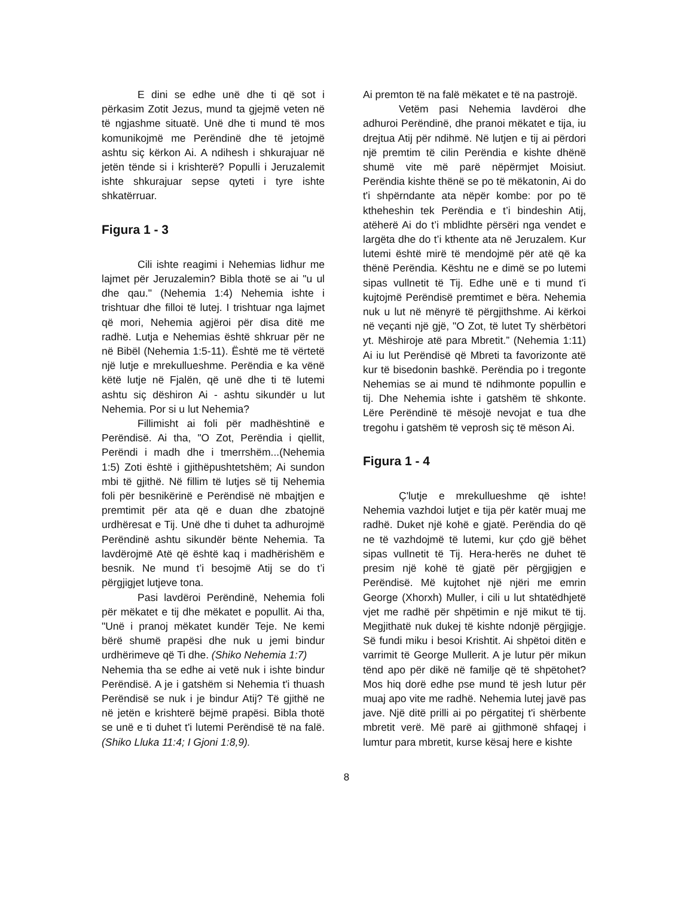E dini se edhe unë dhe ti që sot i përkasim Zotit Jezus, mund ta gjejmë veten në të ngjashme situatë. Unë dhe ti mund të mos komunikojmë me Perëndinë dhe të jetojmë ashtu siç kërkon Ai. A ndihesh i shkurajuar në jetën tënde si i krishterë? Populli i Jeruzalemit ishte shkurajuar sepse qyteti i tyre ishte shkatërruar.
Figura 1 - 3
Cili ishte reagimi i Nehemias lidhur me lajmet për Jeruzalemin? Bibla thotë se ai "u ul dhe qau." (Nehemia 1:4) Nehemia ishte i trishtuar dhe filloi të lutej. I trishtuar nga lajmet që mori, Nehemia agjëroi për disa ditë me radhë. Lutja e Nehemias është shkruar për ne në Bibël (Nehemia 1:5-11). Është me të vërtetë një lutje e mrekullueshme. Perëndia e ka vënë këtë lutje në Fjalën, që unë dhe ti të lutemi ashtu siç dëshiron Ai - ashtu sikundër u lut Nehemia. Por si u lut Nehemia?
Fillimisht ai foli për madhështinë e Perëndisë. Ai tha, "O Zot, Perëndia i qiellit, Perëndi i madh dhe i tmerrshëm...(Nehemia 1:5) Zoti është i gjithëpushtetshëm; Ai sundon mbi të gjithë. Në fillim të lutjes së tij Nehemia foli për besnikërinë e Perëndisë në mbajtjen e premtimit për ata që e duan dhe zbatojnë urdhëresat e Tij. Unë dhe ti duhet ta adhurojmë Perëndinë ashtu sikundër bënte Nehemia. Ta lavdërojmë Atë që është kaq i madhërishëm e besnik. Ne mund t’i besojmë Atij se do t’i përgjigjet lutjeve tona.
Pasi lavdëroi Perëndinë, Nehemia foli për mëkatet e tij dhe mëkatet e popullit. Ai tha, "Unë i pranoj mëkatet kundër Teje. Ne kemi bërë shumë prapësi dhe nuk u jemi bindur urdhërimeve që Ti dhe. (Shiko Nehemia 1:7)
Nehemia tha se edhe ai vetë nuk i ishte bindur Perëndisë. A je i gatshëm si Nehemia t'i thuash Perëndisë se nuk i je bindur Atij? Të gjithë ne në jetën e krishterë bëjmë prapësi. Bibla thotë se unë e ti duhet t'i lutemi Perëndisë të na falë. (Shiko Lluka 11:4; I Gjoni 1:8,9).
Ai premton të na falë mëkatet e të na pastrojë.
Vetëm pasi Nehemia lavdëroi dhe adhuroi Perëndinë, dhe pranoi mëkatet e tija, iu drejtua Atij për ndihmë. Në lutjen e tij ai përdori një premtim të cilin Perëndia e kishte dhënë shumë vite më parë nëpërmjet Moisiut. Perëndia kishte thënë se po të mëkatonin, Ai do t'i shpërndante ata nëpër kombe: por po të ktheheshin tek Perëndia e t’i bindeshin Atij, atëherë Ai do t’i mblidhte përsëri nga vendet e largëta dhe do t’i kthente ata në Jeruzalem. Kur lutemi është mirë të mendojmë për atë që ka thënë Perëndia. Kështu ne e dimë se po lutemi sipas vullnetit të Tij. Edhe unë e ti mund t'i kujtojmë Perëndisë premtimet e bëra. Nehemia nuk u lut në mënyrë të përgjithshme. Ai kërkoi në veçanti një gjë, "O Zot, të lutet Ty shërbëtori yt. Mëshiroje atë para Mbretit.” (Nehemia 1:11) Ai iu lut Perëndisë që Mbreti ta favorizonte atë kur të bisedonin bashkë. Perëndia po i tregonte Nehemias se ai mund të ndihmonte popullin e tij. Dhe Nehemia ishte i gatshëm të shkonte. Lëre Perëndinë të mësojë nevojat e tua dhe tregohu i gatshëm të veprosh siç të mëson Ai.
Figura 1 - 4
Ç'lutje e mrekullueshme që ishte! Nehemia vazhdoi lutjet e tija për katër muaj me radhë. Duket një kohë e gjatë. Perëndia do që ne të vazhdojmë të lutemi, kur çdo gjë bëhet sipas vullnetit të Tij. Hera-herës ne duhet të presim një kohë të gjatë për përgjigjen e Perëndisë. Më kujtohet një njëri me emrin George (Xhorxh) Muller, i cili u lut shtatëdhjetë vjet me radhë për shpëtimin e një mikut të tij. Megjithatë nuk dukej të kishte ndonjë përgjigje. Së fundi miku i besoi Krishtit. Ai shpëtoi ditën e varrimit të George Mullerit. A je lutur për mikun tënd apo për dikë në familje që të shpëtohet? Mos hiq dorë edhe pse mund të jesh lutur për muaj apo vite me radhë. Nehemia lutej javë pas jave. Një ditë prilli ai po përgatitej t'i shërbente mbretit verë. Më parë ai gjithmonë shfaqej i lumtur para mbretit, kurse kësaj here e kishte
8